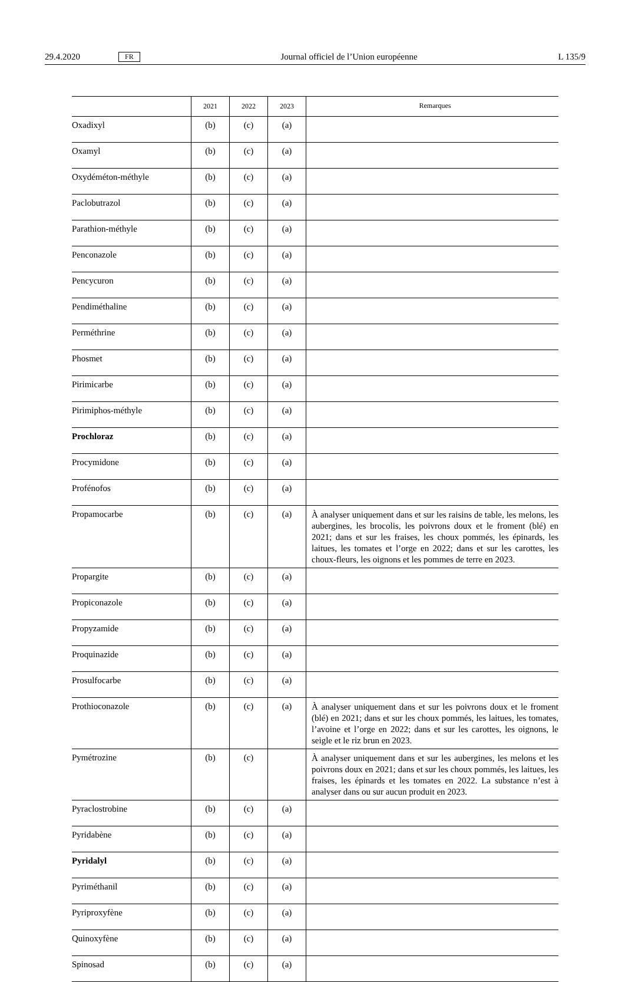29.4.2020 FR Journal officiel de l’Union européenne L 135/9
| | 2021 | 2022 | 2023 | Remarques |
| --- | --- | --- | --- | --- |
| Oxadixyl | (b) | (c) | (a) | |
| Oxamyl | (b) | (c) | (a) | |
| Oxydéméton-méthyle | (b) | (c) | (a) | |
| Paclobutrazol | (b) | (c) | (a) | |
| Parathion-méthyle | (b) | (c) | (a) | |
| Penconazole | (b) | (c) | (a) | |
| Pencycuron | (b) | (c) | (a) | |
| Pendiméthaline | (b) | (c) | (a) | |
| Perméthrine | (b) | (c) | (a) | |
| Phosmet | (b) | (c) | (a) | |
| Pirimicarbe | (b) | (c) | (a) | |
| Pirimiphos-méthyle | (b) | (c) | (a) | |
| Prochloraz | (b) | (c) | (a) | |
| Procymidone | (b) | (c) | (a) | |
| Profénofos | (b) | (c) | (a) | |
| Propamocarbe | (b) | (c) | (a) | À analyser uniquement dans et sur les raisins de table, les melons, les aubergines, les brocolis, les poivrons doux et le froment (blé) en 2021; dans et sur les fraises, les choux pommés, les épinards, les laitues, les tomates et l’orge en 2022; dans et sur les carottes, les choux-fleurs, les oignons et les pommes de terre en 2023. |
| Propargite | (b) | (c) | (a) | |
| Propiconazole | (b) | (c) | (a) | |
| Propyzamide | (b) | (c) | (a) | |
| Proquinazide | (b) | (c) | (a) | |
| Prosulfocarbe | (b) | (c) | (a) | |
| Prothioconazole | (b) | (c) | (a) | À analyser uniquement dans et sur les poivrons doux et le froment (blé) en 2021; dans et sur les choux pommés, les laitues, les tomates, l’avoine et l’orge en 2022; dans et sur les carottes, les oignons, le seigle et le riz brun en 2023. |
| Pymétrozine | (b) | (c) | | À analyser uniquement dans et sur les aubergines, les melons et les poivrons doux en 2021; dans et sur les choux pommés, les laitues, les fraises, les épinards et les tomates en 2022. La substance n’est à analyser dans ou sur aucun produit en 2023. |
| Pyraclostrobine | (b) | (c) | (a) | |
| Pyridabène | (b) | (c) | (a) | |
| Pyridalyl | (b) | (c) | (a) | |
| Pyriméthanil | (b) | (c) | (a) | |
| Pyriproxyfène | (b) | (c) | (a) | |
| Quinoxyfène | (b) | (c) | (a) | |
| Spinosad | (b) | (c) | (a) | |